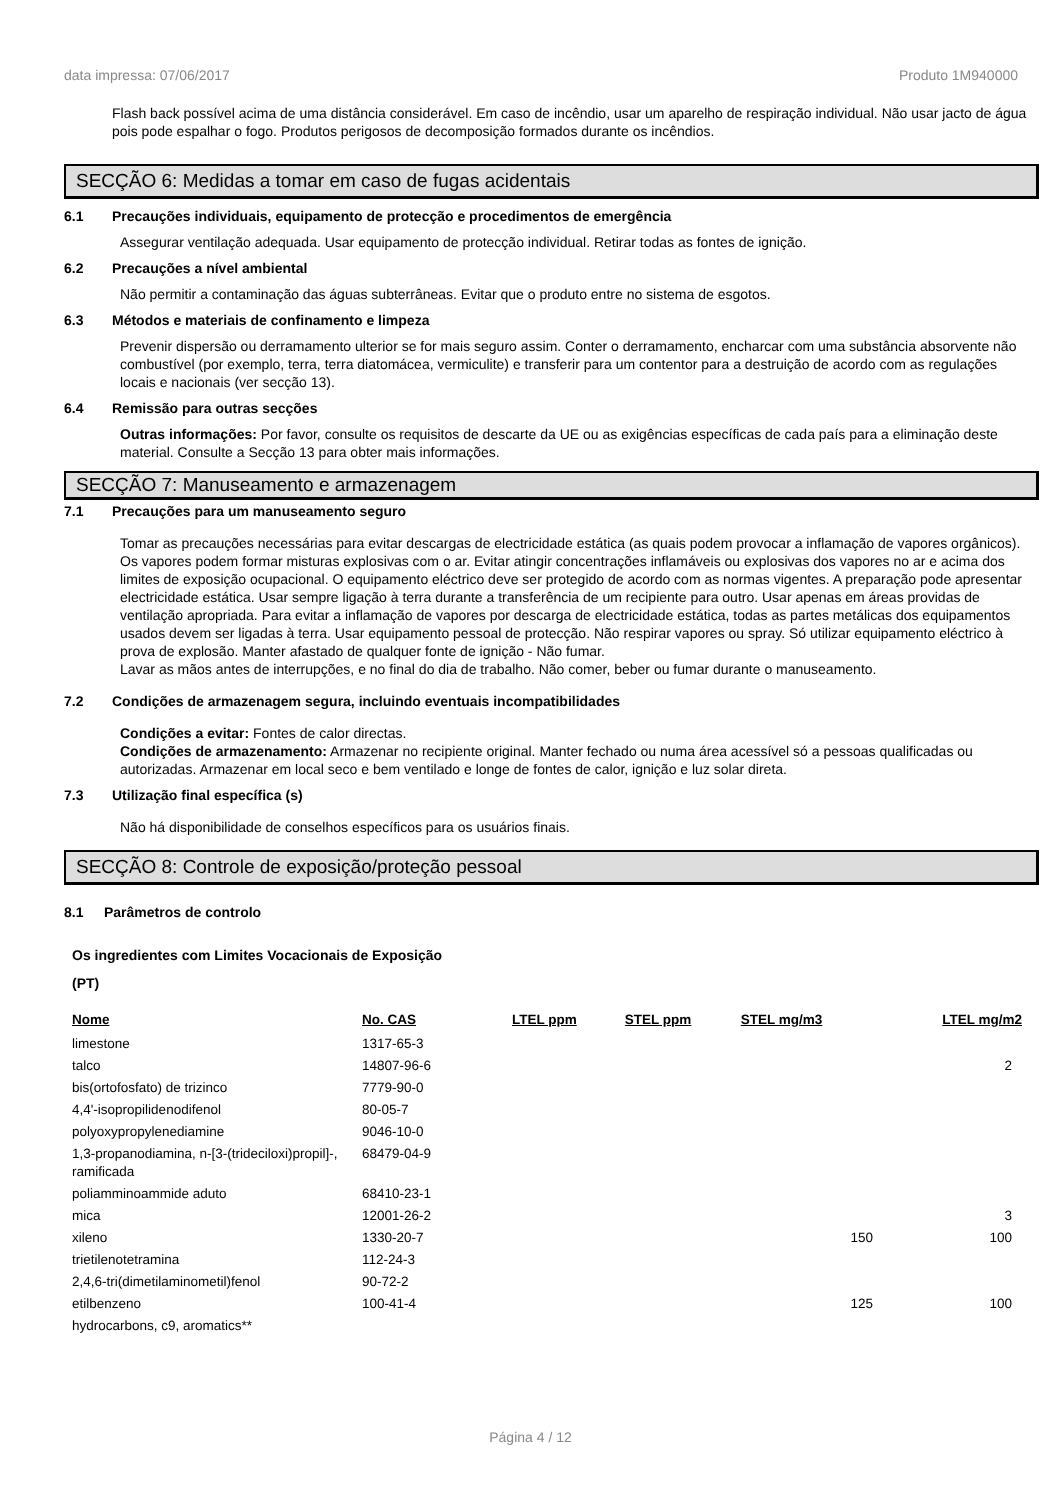data impressa: 07/06/2017 Produto 1M940000
Flash back possível acima de uma distância considerável. Em caso de incêndio, usar um aparelho de respiração individual. Não usar jacto de água pois pode espalhar o fogo. Produtos perigosos de decomposição formados durante os incêndios.
SECÇÃO 6: Medidas a tomar em caso de fugas acidentais
6.1 Precauções individuais, equipamento de protecção e procedimentos de emergência
Assegurar ventilação adequada. Usar equipamento de protecção individual. Retirar todas as fontes de ignição.
6.2 Precauções a nível ambiental
Não permitir a contaminação das águas subterrâneas. Evitar que o produto entre no sistema de esgotos.
6.3 Métodos e materiais de confinamento e limpeza
Prevenir dispersão ou derramamento ulterior se for mais seguro assim. Conter o derramamento, encharcar com uma substância absorvente não combustível (por exemplo, terra, terra diatomácea, vermiculite) e transferir para um contentor para a destruição de acordo com as regulações locais e nacionais (ver secção 13).
6.4 Remissão para outras secções
Outras informações: Por favor, consulte os requisitos de descarte da UE ou as exigências específicas de cada país para a eliminação deste material. Consulte a Secção 13 para obter mais informações.
SECÇÃO 7: Manuseamento e armazenagem
7.1 Precauções para um manuseamento seguro
Tomar as precauções necessárias para evitar descargas de electricidade estática (as quais podem provocar a inflamação de vapores orgânicos). Os vapores podem formar misturas explosivas com o ar. Evitar atingir concentrações inflamáveis ou explosivas dos vapores no ar e acima dos limites de exposição ocupacional. O equipamento eléctrico deve ser protegido de acordo com as normas vigentes. A preparação pode apresentar electricidade estática. Usar sempre ligação à terra durante a transferência de um recipiente para outro. Usar apenas em áreas providas de ventilação apropriada. Para evitar a inflamação de vapores por descarga de electricidade estática, todas as partes metálicas dos equipamentos usados devem ser ligadas à terra. Usar equipamento pessoal de protecção. Não respirar vapores ou spray. Só utilizar equipamento eléctrico à prova de explosão. Manter afastado de qualquer fonte de ignição - Não fumar.
Lavar as mãos antes de interrupções, e no final do dia de trabalho. Não comer, beber ou fumar durante o manuseamento.
7.2 Condições de armazenagem segura, incluindo eventuais incompatibilidades
Condições a evitar: Fontes de calor directas.
Condições de armazenamento: Armazenar no recipiente original. Manter fechado ou numa área acessível só a pessoas qualificadas ou autorizadas. Armazenar em local seco e bem ventilado e longe de fontes de calor, ignição e luz solar direta.
7.3 Utilização final específica (s)
Não há disponibilidade de conselhos específicos para os usuários finais.
SECÇÃO 8: Controle de exposição/proteção pessoal
8.1 Parâmetros de controlo
Os ingredientes com Limites Vocacionais de Exposição
(PT)
| Nome | No. CAS | LTEL ppm | STEL ppm | STEL mg/m3 | LTEL mg/m2 |
| --- | --- | --- | --- | --- | --- |
| limestone | 1317-65-3 | | | | |
| talco | 14807-96-6 | | | | 2 |
| bis(ortofosfato) de trizinco | 7779-90-0 | | | | |
| 4,4'-isopropilidenodifenol | 80-05-7 | | | | |
| polyoxypropylenediamine | 9046-10-0 | | | | |
| 1,3-propanodiamina, n-[3-(trideciloxi)propil]-, ramificada | 68479-04-9 | | | | |
| poliamminoammide aduto | 68410-23-1 | | | | |
| mica | 12001-26-2 | | | | 3 |
| xileno | 1330-20-7 | | | 150 | 100 |
| trietilenotetramina | 112-24-3 | | | | |
| 2,4,6-tri(dimetilaminometil)fenol | 90-72-2 | | | | |
| etilbenzeno | 100-41-4 | | | 125 | 100 |
| hydrocarbons, c9, aromatics** | | | | | |
Página 4 / 12